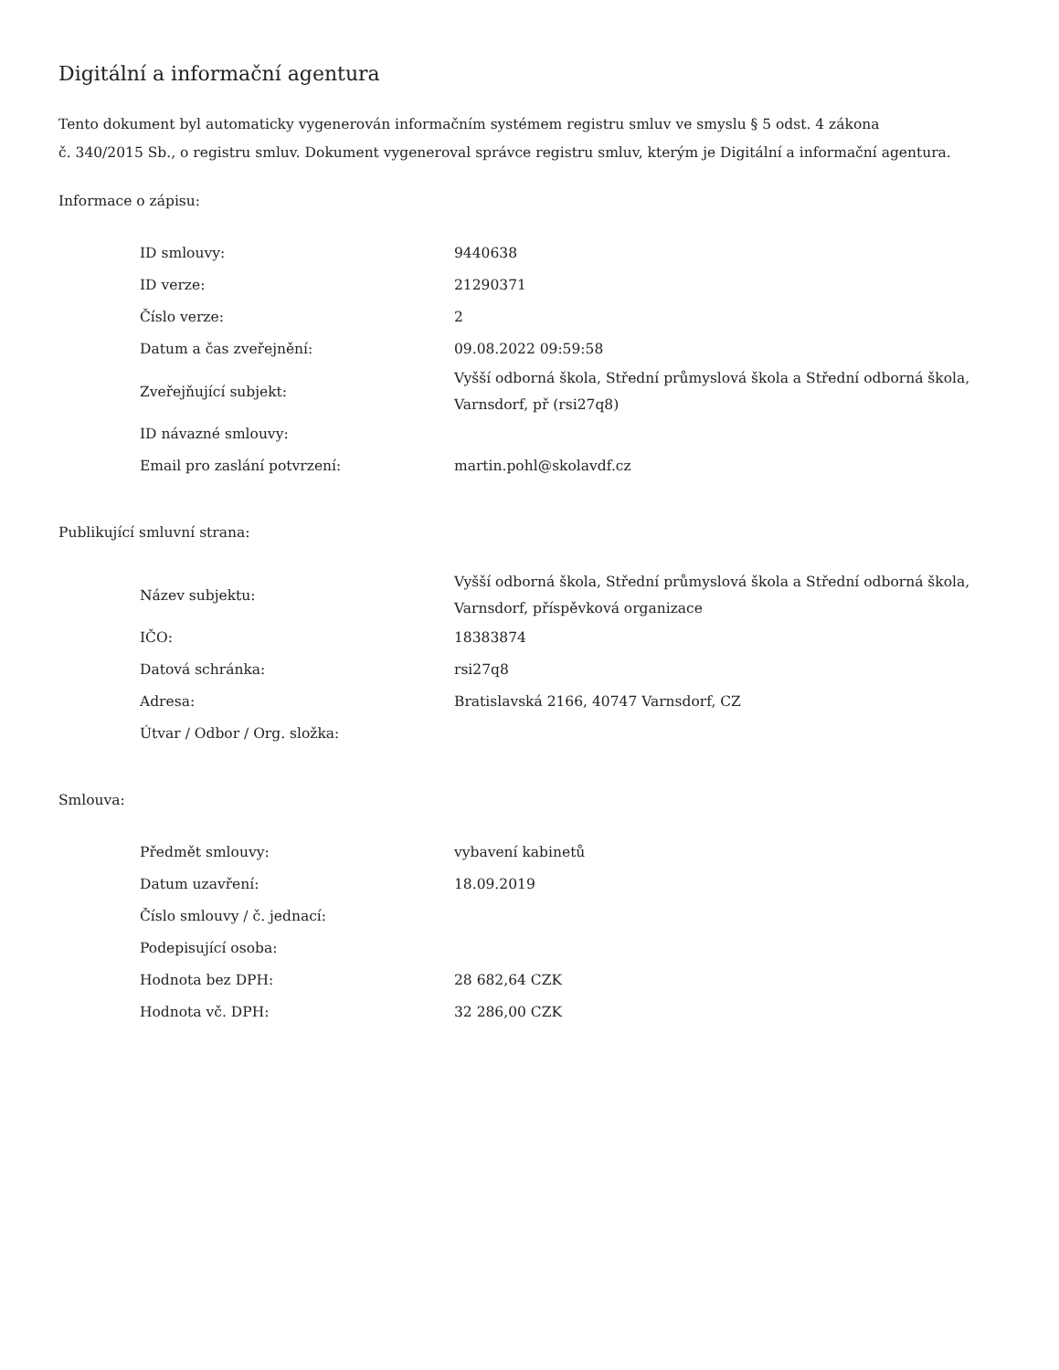Digitální a informační agentura
Tento dokument byl automaticky vygenerován informačním systémem registru smluv ve smyslu § 5 odst. 4 zákona
č. 340/2015 Sb., o registru smluv. Dokument vygeneroval správce registru smluv, kterým je Digitální a informační agentura.
Informace o zápisu:
| ID smlouvy: | 9440638 |
| ID verze: | 21290371 |
| Číslo verze: | 2 |
| Datum a čas zveřejnění: | 09.08.2022 09:59:58 |
| Zveřejňující subjekt: | Vyšší odborná škola, Střední průmyslová škola a Střední odborná škola, Varnsdorf, př (rsi27q8) |
| ID návazné smlouvy: | |
| Email pro zaslání potvrzení: | martin.pohl@skolavdf.cz |
Publikující smluvní strana:
| Název subjektu: | Vyšší odborná škola, Střední průmyslová škola a Střední odborná škola, Varnsdorf, příspěvková organizace |
| IČO: | 18383874 |
| Datová schránka: | rsi27q8 |
| Adresa: | Bratislavská 2166, 40747 Varnsdorf, CZ |
| Útvar / Odbor / Org. složka: | |
Smlouva:
| Předmět smlouvy: | vybavení kabinetů |
| Datum uzavření: | 18.09.2019 |
| Číslo smlouvy / č. jednací: | |
| Podepisující osoba: | |
| Hodnota bez DPH: | 28 682,64 CZK |
| Hodnota vč. DPH: | 32 286,00 CZK |